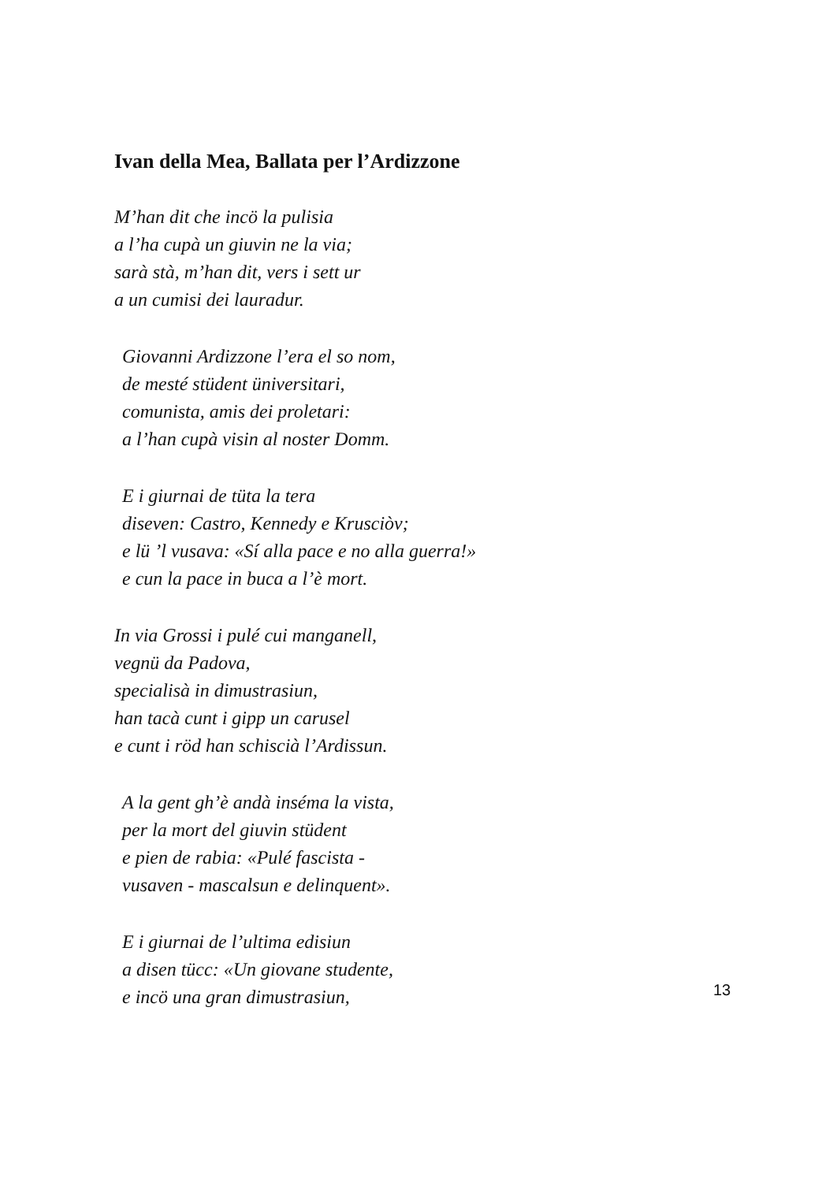Ivan della Mea, Ballata per l’Ardizzone
M’han dit che incö la pulisia
a l’ha cupà un giuvin ne la via;
sarà stà, m’han dit, vers i sett ur
a un cumisi dei lauradur.
Giovanni Ardizzone l’era el so nom,
de mesté stüdent üniversitari,
comunista, amis dei proletari:
a l’han cupà visin al noster Domm.
E i giurnai de tüta la tera
diseven: Castro, Kennedy e Krusciòv;
e lü ’l vusava: «Sí alla pace e no alla guerra!»
e cun la pace in buca a l’è mort.
In via Grossi i pulé cui manganell,
vegnü da Padova,
specialisà in dimustrasiun,
han tacà cunt i gipp un carusel
e cunt i röd han schiscià l’Ardissun.
A la gent gh’è andà inséma la vista,
per la mort del giuvin stüdent
e pien de rabia: «Pulé fascista -
vusaven - mascalsun e delinquent».
E i giurnai de l’ultima edisiun
a disen tücc: «Un giovane studente,
e incö una gran dimustrasiun,
13